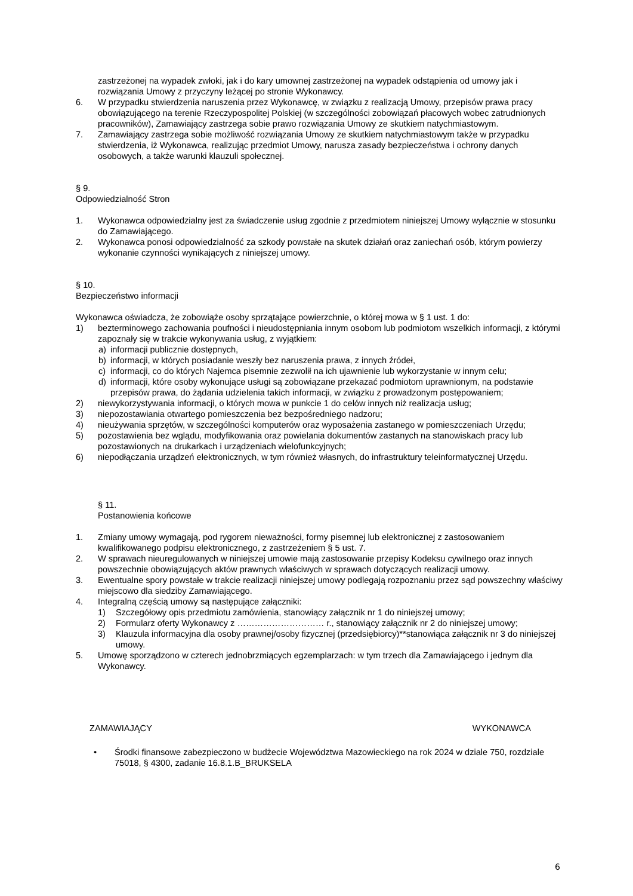zastrzeżonej na wypadek zwłoki, jak i do kary umownej zastrzeżonej na wypadek odstąpienia od umowy jak i rozwiązania Umowy z przyczyny leżącej po stronie Wykonawcy.
6. W przypadku stwierdzenia naruszenia przez Wykonawcę, w związku z realizacją Umowy, przepisów prawa pracy obowiązującego na terenie Rzeczypospolitej Polskiej (w szczególności zobowiązań płacowych wobec zatrudnionych pracowników), Zamawiający zastrzega sobie prawo rozwiązania Umowy ze skutkiem natychmiastowym.
7. Zamawiający zastrzega sobie możliwość rozwiązania Umowy ze skutkiem natychmiastowym także w przypadku stwierdzenia, iż Wykonawca, realizując przedmiot Umowy, narusza zasady bezpieczeństwa i ochrony danych osobowych, a także warunki klauzuli społecznej.
§ 9.
Odpowiedzialność Stron
1. Wykonawca odpowiedzialny jest za świadczenie usług zgodnie z przedmiotem niniejszej Umowy wyłącznie w stosunku do Zamawiającego.
2. Wykonawca ponosi odpowiedzialność za szkody powstałe na skutek działań oraz zaniechań osób, którym powierzy wykonanie czynności wynikających z niniejszej umowy.
§ 10.
Bezpieczeństwo informacji
Wykonawca oświadcza, że zobowiąże osoby sprzątające powierzchnie, o której mowa w § 1 ust. 1 do:
1) bezterminowego zachowania poufności i nieudostępniania innym osobom lub podmiotom wszelkich informacji, z którymi zapoznały się w trakcie wykonywania usług, z wyjątkiem:
a) informacji publicznie dostępnych,
b) informacji, w których posiadanie weszły bez naruszenia prawa, z innych źródeł,
c) informacji, co do których Najemca pisemnie zezwolił na ich ujawnienie lub wykorzystanie w innym celu;
d) informacji, które osoby wykonujące usługi są zobowiązane przekazać podmiotom uprawnionym, na podstawie przepisów prawa, do żądania udzielenia takich informacji, w związku z prowadzonym postępowaniem;
2) niewykorzystywania informacji, o których mowa w punkcie 1 do celów innych niż realizacja usług;
3) niepozostawiania otwartego pomieszczenia bez bezpośredniego nadzoru;
4) nieużywania sprzętów, w szczególności komputerów oraz wyposażenia zastanego w pomieszczeniach Urzędu;
5) pozostawienia bez wglądu, modyfikowania oraz powielania dokumentów zastanych na stanowiskach pracy lub pozostawionych na drukarkach i urządzeniach wielofunkcyjnych;
6) niepodłączania urządzeń elektronicznych, w tym również własnych, do infrastruktury teleinformatycznej Urzędu.
§ 11.
Postanowienia końcowe
1. Zmiany umowy wymagają, pod rygorem nieważności, formy pisemnej lub elektronicznej z zastosowaniem kwalifikowanego podpisu elektronicznego, z zastrzeżeniem § 5 ust. 7.
2. W sprawach nieuregulowanych w niniejszej umowie mają zastosowanie przepisy Kodeksu cywilnego oraz innych powszechnie obowiązujących aktów prawnych właściwych w sprawach dotyczących realizacji umowy.
3. Ewentualne spory powstałe w trakcie realizacji niniejszej umowy podlegają rozpoznaniu przez sąd powszechny właściwy miejscowo dla siedziby Zamawiającego.
4. Integralną częścią umowy są następujące załączniki:
1) Szczegółowy opis przedmiotu zamówienia, stanowiący załącznik nr 1 do niniejszej umowy;
2) Formularz oferty Wykonawcy z ………………………… r., stanowiący załącznik nr 2 do niniejszej umowy;
3) Klauzula informacyjna dla osoby prawnej/osoby fizycznej (przedsiębiorcy)**stanowiąca załącznik nr 3 do niniejszej umowy.
5. Umowę sporządzono w czterech jednobrzmiących egzemplarzach: w tym trzech dla Zamawiającego i jednym dla Wykonawcy.
ZAMAWIAJĄCY WYKONAWCA
• Środki finansowe zabezpieczono w budżecie Województwa Mazowieckiego na rok 2024 w dziale 750, rozdziale 75018, § 4300, zadanie 16.8.1.B_BRUKSELA
6